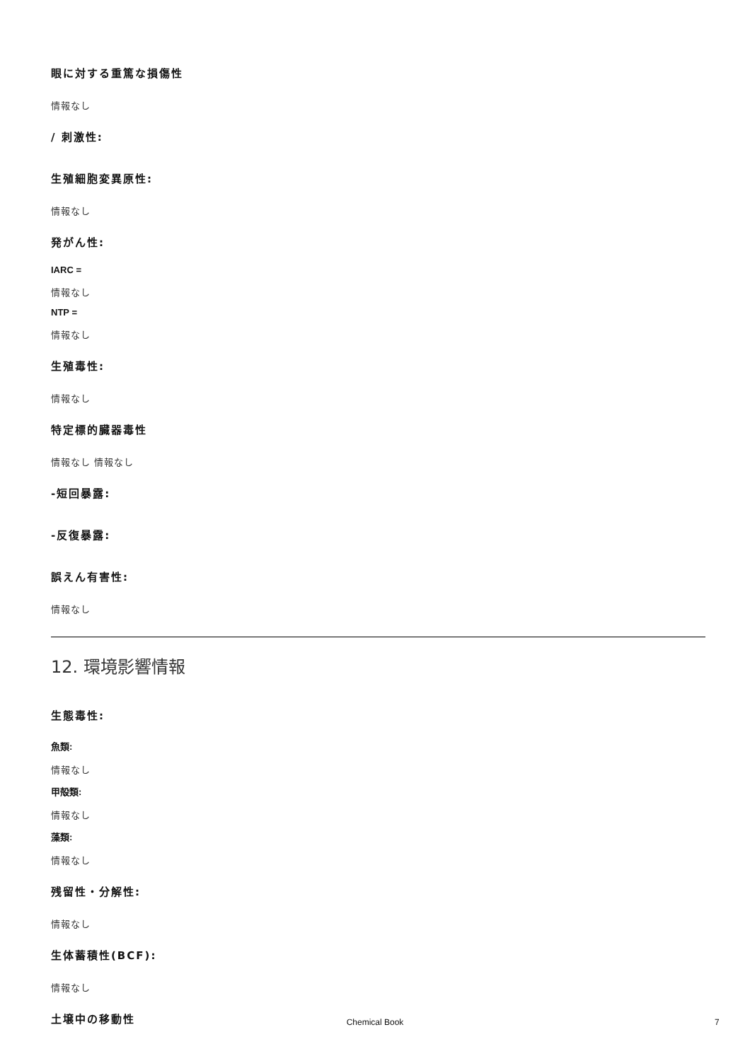眼に対する重篤な損傷性
情報なし
/ 刺激性:
生殖細胞変異原性:
情報なし
発がん性:
IARC =
情報なし
NTP =
情報なし
生殖毒性:
情報なし
特定標的臓器毒性
情報なし 情報なし
-短回暴露:
-反復暴露:
誤えん有害性:
情報なし
12. 環境影響情報
生態毒性:
魚類:
情報なし
甲殻類:
情報なし
藻類:
情報なし
残留性・分解性:
情報なし
生体蓄積性(BCF):
情報なし
土壌中の移動性
Chemical Book 7